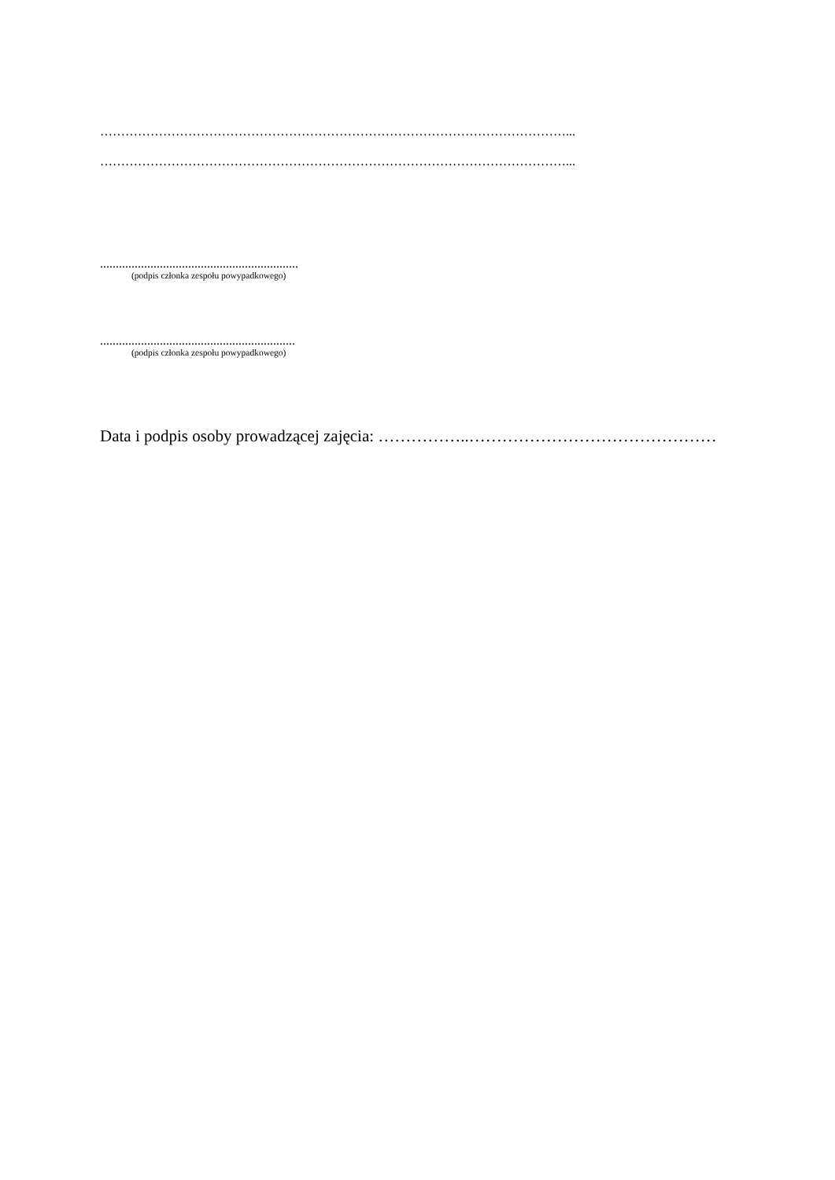…………………………………………………………………………………………………...
…………………………………………………………………………………………………...
...............................................................
(podpis członka zespołu powypadkowego)
..............................................................
(podpis członka zespołu powypadkowego)
Data i podpis osoby prowadzącej zajęcia: ……………..………………………………………